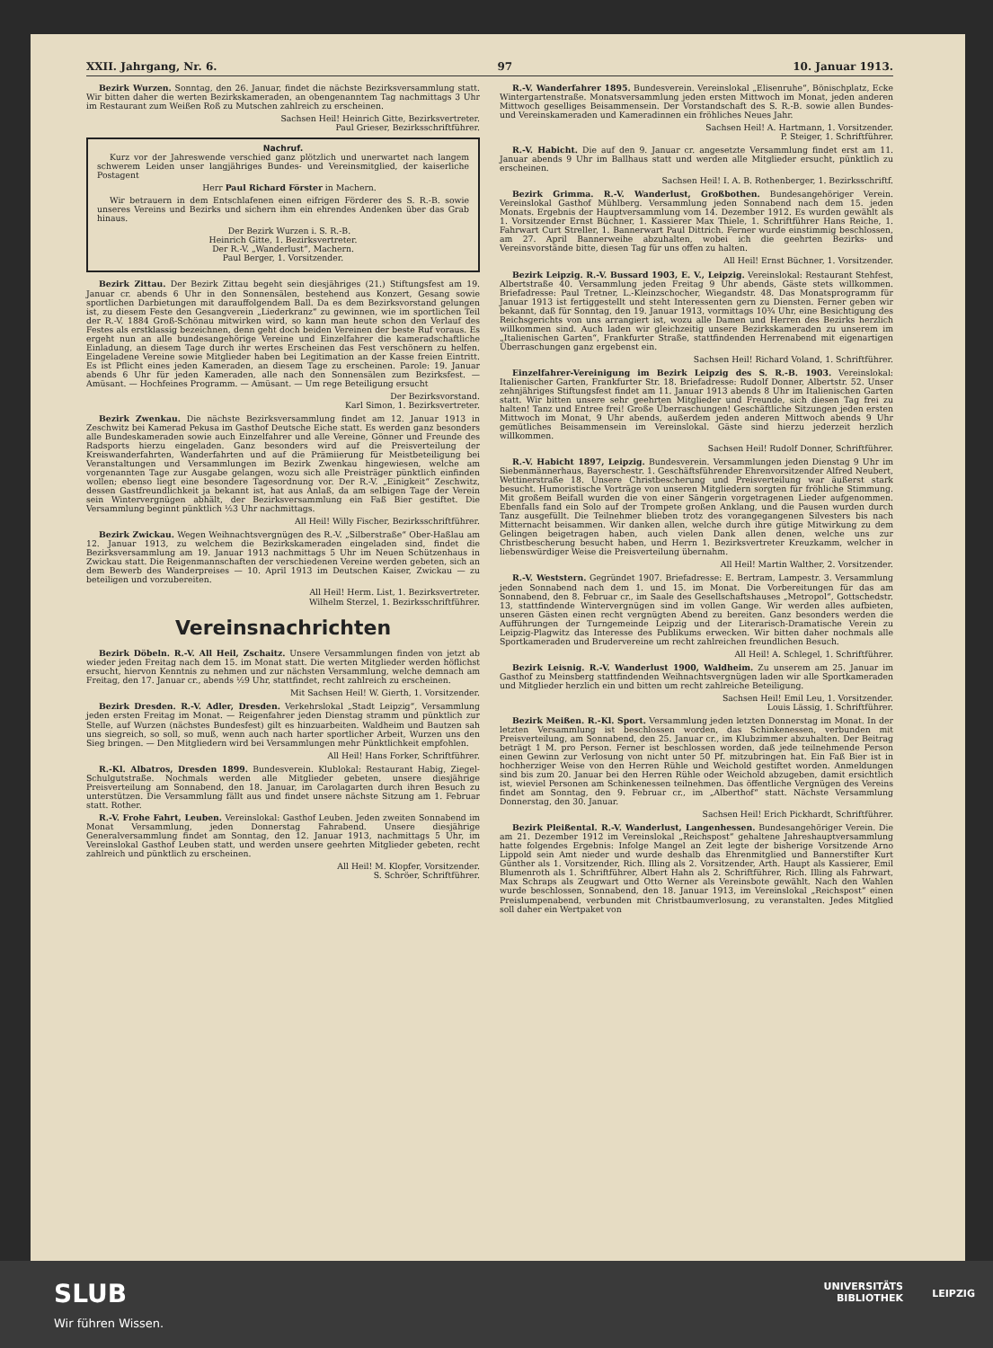XXII. Jahrgang, Nr. 6. 97 10. Januar 1913.
Bezirk Wurzen. Sonntag, den 26. Januar, findet die nächste Bezirksversammlung statt. Wir bitten daher die werten Bezirkskameraden, an obengenanntem Tag nachmittags 3 Uhr im Restaurant zum Weißen Roß zu Mutschen zahlreich zu erscheinen.
Sachsen Heil! Heinrich Gitte, Bezirksvertreter.
Paul Grieser, Bezirksschriftführer.
Nachruf.
Kurz vor der Jahreswende verschied ganz plötzlich und unerwartet nach langem schwerem Leiden unser langjähriges Bundes- und Vereinsmitglied, der kaiserliche Postagent
Herr Paul Richard Förster in Machern.
Wir betrauern in dem Entschlafenen einen eifrigen Förderer des S. R.-B. sowie unseres Vereins und Bezirks und sichern ihm ein ehrendes Andenken über das Grab hinaus.
Der Bezirk Wurzen i. S. R.-B.
Heinrich Gitte, 1. Bezirksvertreter.
Der R.-V. „Wanderlust“, Machern.
Paul Berger, 1. Vorsitzender.
Bezirk Zittau. Der Bezirk Zittau begeht sein diesjähriges (21.) Stiftungsfest am 19. Januar cr. abends 6 Uhr in den Sonnensälen, bestehend aus Konzert, Gesang sowie sportlichen Darbietungen mit darauffolgendem Ball. Da es dem Bezirksvorstand gelungen ist, zu diesem Feste den Gesangverein „Liederkranz“ zu gewinnen, wie im sportlichen Teil der R.-V. 1884 Groß-Schönau mitwirken wird, so kann man heute schon den Verlauf des Festes als erstklassig bezeichnen, denn geht doch beiden Vereinen der beste Ruf voraus. Es ergeht nun an alle bundesangehörige Vereine und Einzelfahrer die kameradschaftliche Einladung, an diesem Tage durch ihr wertes Erscheinen das Fest verschönern zu helfen. Eingeladene Vereine sowie Mitglieder haben bei Legitimation an der Kasse freien Eintritt. Es ist Pflicht eines jeden Kameraden, an diesem Tage zu erscheinen. Parole: 19. Januar abends 6 Uhr für jeden Kameraden, alle nach den Sonnensälen zum Bezirksfest. — Amüsant. — Hochfeines Programm. — Amüsant. — Um rege Beteiligung ersucht
Der Bezirksvorstand.
Karl Simon, 1. Bezirksvertreter.
Bezirk Zwenkau. Die nächste Bezirksversammlung findet am 12. Januar 1913 in Zeschwitz bei Kamerad Pekusa im Gasthof Deutsche Eiche statt. Es werden ganz besonders alle Bundeskameraden sowie auch Einzelfahrer und alle Vereine, Gönner und Freunde des Radsports hierzu eingeladen. Ganz besonders wird auf die Preisverteilung der Kreiswanderfahrten, Wanderfahrten und auf die Prämiierung für Meistbeteiligung bei Veranstaltungen und Versammlungen im Bezirk Zwenkau hingewiesen, welche am vorgenannten Tage zur Ausgabe gelangen, wozu sich alle Preisträger pünktlich einfinden wollen; ebenso liegt eine besondere Tagesordnung vor. Der R.-V. „Einigkeit“ Zeschwitz, dessen Gastfreundlichkeit ja bekannt ist, hat aus Anlaß, da am selbigen Tage der Verein sein Wintervergnügen abhält, der Bezirksversammlung ein Faß Bier gestiftet. Die Versammlung beginnt pünktlich ½3 Uhr nachmittags.
All Heil! Willy Fischer, Bezirksschriftführer.
Bezirk Zwickau. Wegen Weihnachtsvergnügen des R.-V. „Silberstraße“ Ober-Haßlau am 12. Januar 1913, zu welchem die Bezirkskameraden eingeladen sind, findet die Bezirksversammlung am 19. Januar 1913 nachmittags 5 Uhr im Neuen Schützenhaus in Zwickau statt. Die Reigenmannschaften der verschiedenen Vereine werden gebeten, sich an dem Bewerb des Wanderpreises — 10. April 1913 im Deutschen Kaiser, Zwickau — zu beteiligen und vorzubereiten.
All Heil! Herm. List, 1. Bezirksvertreter.
Wilhelm Sterzel, 1. Bezirksschriftführer.
Vereinsnachrichten
Bezirk Döbeln. R.-V. All Heil, Zschaitz. Unsere Versammlungen finden von jetzt ab wieder jeden Freitag nach dem 15. im Monat statt. Die werten Mitglieder werden höflichst ersucht, hiervon Kenntnis zu nehmen und zur nächsten Versammlung, welche demnach am Freitag, den 17. Januar cr., abends ½9 Uhr, stattfindet, recht zahlreich zu erscheinen.
Mit Sachsen Heil! W. Gierth, 1. Vorsitzender.
Bezirk Dresden. R.-V. Adler, Dresden. Verkehrslokal „Stadt Leipzig“, Versammlung jeden ersten Freitag im Monat. — Reigenfahrer jeden Dienstag stramm und pünktlich zur Stelle, auf Wurzen (nächstes Bundesfest) gilt es hinzuarbeiten. Waldheim und Bautzen sah uns siegreich, so soll, so muß, wenn auch nach harter sportlicher Arbeit, Wurzen uns den Sieg bringen. — Den Mitgliedern wird bei Versammlungen mehr Pünktlichkeit empfohlen.
All Heil! Hans Forker, Schriftführer.
R.-Kl. Albatros, Dresden 1899. Bundesverein. Klublokal: Restaurant Habig, Ziegel-Schulgutstraße. Nochmals werden alle Mitglieder gebeten, unsere diesjährige Preisverteilung am Sonnabend, den 18. Januar, im Carolagarten durch ihren Besuch zu unterstützen. Die Versammlung fällt aus und findet unsere nächste Sitzung am 1. Februar statt. Rother.
R.-V. Frohe Fahrt, Leuben. Vereinslokal: Gasthof Leuben. Jeden zweiten Sonnabend im Monat Versammlung, jeden Donnerstag Fahrabend. Unsere diesjährige Generalversammlung findet am Sonntag, den 12. Januar 1913, nachmittags 5 Uhr, im Vereinslokal Gasthof Leuben statt, und werden unsere geehrten Mitglieder gebeten, recht zahlreich und pünktlich zu erscheinen.
All Heil! M. Klopfer, Vorsitzender.
S. Schröer, Schriftführer.
R.-V. Wanderfahrer 1895. Bundesverein. Vereinslokal „Elisenruhe“, Bönischplatz, Ecke Wintergartenstraße. Monatsversammlung jeden ersten Mittwoch im Monat, jeden anderen Mittwoch geselliges Beisammensein. Der Vorstandschaft des S. R.-B. sowie allen Bundes- und Vereinskameraden und Kameradinnen ein fröhliches Neues Jahr.
Sachsen Heil! A. Hartmann, 1. Vorsitzender.
P. Steiger, 1. Schriftführer.
R.-V. Habicht. Die auf den 9. Januar cr. angesetzte Versammlung findet erst am 11. Januar abends 9 Uhr im Ballhaus statt und werden alle Mitglieder ersucht, pünktlich zu erscheinen.
Sachsen Heil! I. A. B. Rothenberger, 1. Bezirksschriftf.
Bezirk Grimma. R.-V. Wanderlust, Großbothen. Bundesangehöriger Verein. Vereinslokal Gasthof Mühlberg. Versammlung jeden Sonnabend nach dem 15. jeden Monats. Ergebnis der Hauptversammlung vom 14. Dezember 1912. Es wurden gewählt als 1. Vorsitzender Ernst Büchner, 1. Kassierer Max Thiele, 1. Schriftführer Hans Reiche, 1. Fahrwart Curt Streller, 1. Bannerwart Paul Dittrich. Ferner wurde einstimmig beschlossen, am 27. April Bannerweihe abzuhalten, wobei ich die geehrten Bezirks- und Vereinsvorstände bitte, diesen Tag für uns offen zu halten.
All Heil! Ernst Büchner, 1. Vorsitzender.
Bezirk Leipzig. R.-V. Bussard 1903, E. V., Leipzig. Vereinslokal: Restaurant Stehfest, Albertstraße 40. Versammlung jeden Freitag 9 Uhr abends, Gäste stets willkommen. Briefadresse: Paul Tretner, L.-Kleinzschocher, Wiegandstr. 48. Das Monatsprogramm für Januar 1913 ist fertiggestellt und steht Interessenten gern zu Diensten. Ferner geben wir bekannt, daß für Sonntag, den 19. Januar 1913, vormittags 10¾ Uhr, eine Besichtigung des Reichsgerichts von uns arrangiert ist, wozu alle Damen und Herren des Bezirks herzlich willkommen sind. Auch laden wir gleichzeitig unsere Bezirkskameraden zu unserem im „Italienischen Garten“, Frankfurter Straße, stattfindenden Herrenabend mit eigenartigen Überraschungen ganz ergebenst ein.
Sachsen Heil! Richard Voland, 1. Schriftführer.
Einzelfahrer-Vereinigung im Bezirk Leipzig des S. R.-B. 1903. Vereinslokal: Italienischer Garten, Frankfurter Str. 18. Briefadresse: Rudolf Donner, Albertstr. 52. Unser zehnjähriges Stiftungsfest findet am 11. Januar 1913 abends 8 Uhr im Italienischen Garten statt. Wir bitten unsere sehr geehrten Mitglieder und Freunde, sich diesen Tag frei zu halten! Tanz und Entree frei! Große Überraschungen! Geschäftliche Sitzungen jeden ersten Mittwoch im Monat, 9 Uhr abends, außerdem jeden anderen Mittwoch abends 9 Uhr gemütliches Beisammensein im Vereinslokal. Gäste sind hierzu jederzeit herzlich willkommen.
Sachsen Heil! Rudolf Donner, Schriftführer.
R.-V. Habicht 1897, Leipzig. Bundesverein. Versammlungen jeden Dienstag 9 Uhr im Siebenmännerhaus, Bayerschestr. 1. Geschäftsführender Ehrenvorsitzender Alfred Neubert, Wettinerstraße 18. Unsere Christbescherung und Preisverteilung war äußerst stark besucht. Humoristische Vorträge von unseren Mitgliedern sorgten für fröhliche Stimmung. Mit großem Beifall wurden die von einer Sängerin vorgetragenen Lieder aufgenommen. Ebenfalls fand ein Solo auf der Trompete großen Anklang, und die Pausen wurden durch Tanz ausgefüllt. Die Teilnehmer blieben trotz des vorangegangenen Silvesters bis nach Mitternacht beisammen. Wir danken allen, welche durch ihre gütige Mitwirkung zu dem Gelingen beigetragen haben, auch vielen Dank allen denen, welche uns zur Christbescherung besucht haben, und Herrn 1. Bezirksvertreter Kreuzkamm, welcher in liebenswürdiger Weise die Preisverteilung übernahm.
All Heil! Martin Walther, 2. Vorsitzender.
R.-V. Weststern. Gegründet 1907. Briefadresse: E. Bertram, Lampestr. 3. Versammlung jeden Sonnabend nach dem 1. und 15. im Monat. Die Vorbereitungen für das am Sonnabend, den 8. Februar cr., im Saale des Gesellschaftshauses „Metropol“, Gottschedstr. 13, stattfindende Wintervergnügen sind im vollen Gange. Wir werden alles aufbieten, unseren Gästen einen recht vergnügten Abend zu bereiten. Ganz besonders werden die Aufführungen der Turngemeinde Leipzig und der Literarisch-Dramatische Verein zu Leipzig-Plagwitz das Interesse des Publikums erwecken. Wir bitten daher nochmals alle Sportkameraden und Brudervereine um recht zahlreichen freundlichen Besuch.
All Heil! A. Schlegel, 1. Schriftführer.
Bezirk Leisnig. R.-V. Wanderlust 1900, Waldheim. Zu unserem am 25. Januar im Gasthof zu Meinsberg stattfindenden Weihnachtsvergnügen laden wir alle Sportkameraden und Mitglieder herzlich ein und bitten um recht zahlreiche Beteiligung.
Sachsen Heil! Emil Leu, 1. Vorsitzender.
Louis Lässig, 1. Schriftführer.
Bezirk Meißen. R.-Kl. Sport. Versammlung jeden letzten Donnerstag im Monat. In der letzten Versammlung ist beschlossen worden, das Schinkenessen, verbunden mit Preisverteilung, am Sonnabend, den 25. Januar cr., im Klubzimmer abzuhalten. Der Beitrag beträgt 1 M. pro Person. Ferner ist beschlossen worden, daß jede teilnehmende Person einen Gewinn zur Verlosung von nicht unter 50 Pf. mitzubringen hat. Ein Faß Bier ist in hochherziger Weise von den Herren Rühle und Weichold gestiftet worden. Anmeldungen sind bis zum 20. Januar bei den Herren Rühle oder Weichold abzugeben, damit ersichtlich ist, wieviel Personen am Schinkenessen teilnehmen. Das öffentliche Vergnügen des Vereins findet am Sonntag, den 9. Februar cr., im „Alberthof“ statt. Nächste Versammlung Donnerstag, den 30. Januar.
Sachsen Heil! Erich Pickhardt, Schriftführer.
Bezirk Pleißental. R.-V. Wanderlust, Langenhessen. Bundesangehöriger Verein. Die am 21. Dezember 1912 im Vereinslokal „Reichspost“ gehaltene Jahreshauptversammlung hatte folgendes Ergebnis: Infolge Mangel an Zeit legte der bisherige Vorsitzende Arno Lippold sein Amt nieder und wurde deshalb das Ehrenmitglied und Bannerstifter Kurt Günther als 1. Vorsitzender, Rich. Illing als 2. Vorsitzender, Arth. Haupt als Kassierer, Emil Blumenroth als 1. Schriftführer, Albert Hahn als 2. Schriftführer, Rich. Illing als Fahrwart, Max Schraps als Zeugwart und Otto Werner als Vereinsbote gewählt. Nach den Wahlen wurde beschlossen, Sonnabend, den 18. Januar 1913, im Vereinslokal „Reichspost“ einen Preislumpenabend, verbunden mit Christbaumverlosung, zu veranstalten. Jedes Mitglied soll daher ein Wertpaket von
SLUB
Wir führen Wissen.
UNIVERSITÄTS
BIBLIOTHEK
LEIPZIG